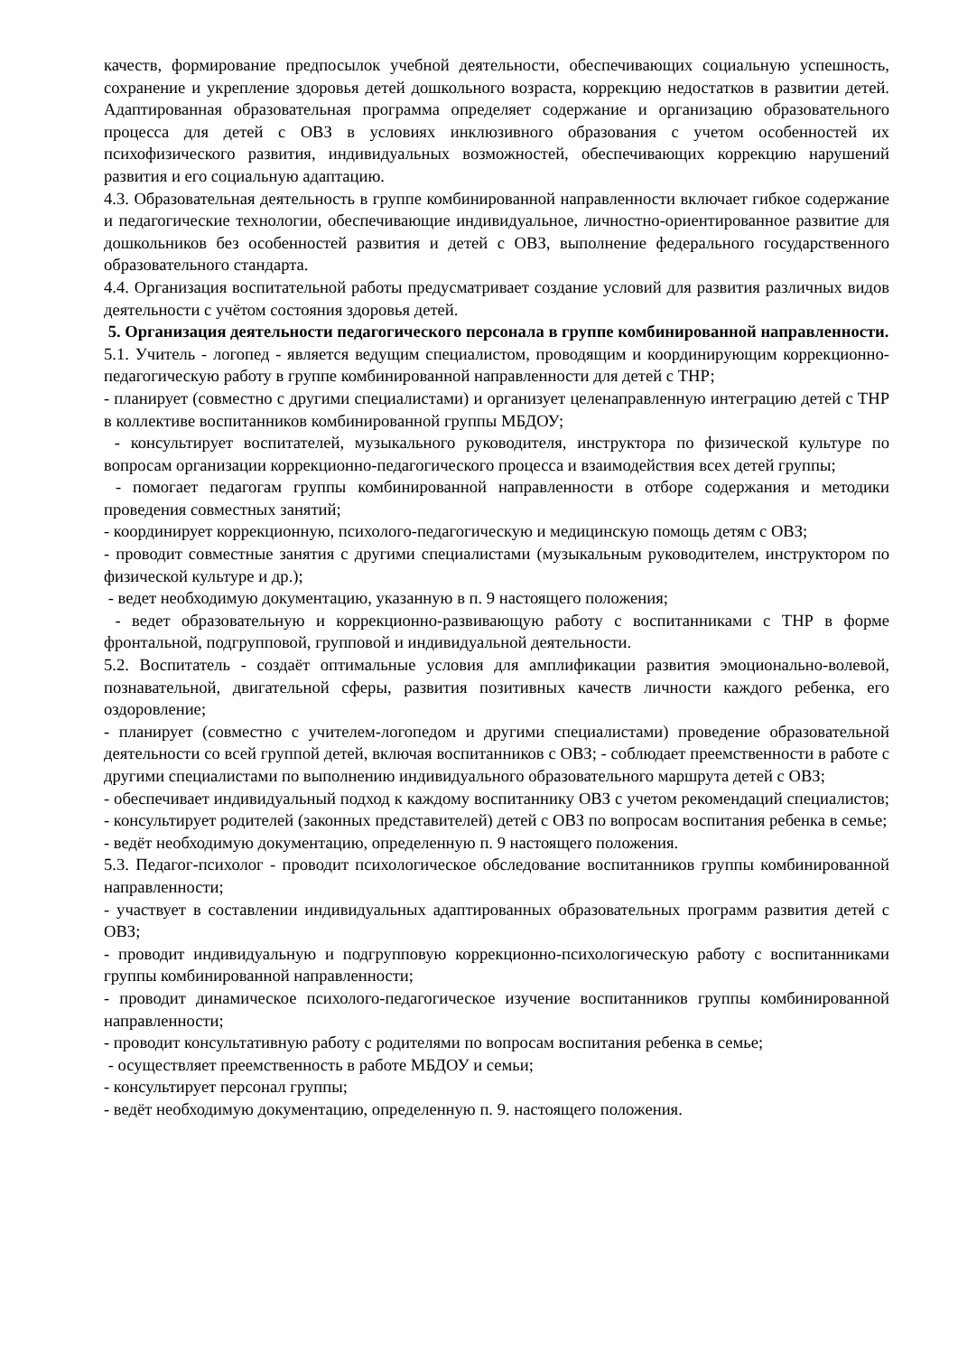качеств, формирование предпосылок учебной деятельности, обеспечивающих социальную успешность, сохранение и укрепление здоровья детей дошкольного возраста, коррекцию недостатков в развитии детей. Адаптированная образовательная программа определяет содержание и организацию образовательного процесса для детей с ОВЗ в условиях инклюзивного образования с учетом особенностей их психофизического развития, индивидуальных возможностей, обеспечивающих коррекцию нарушений развития и его социальную адаптацию.
4.3. Образовательная деятельность в группе комбинированной направленности включает гибкое содержание и педагогические технологии, обеспечивающие индивидуальное, личностно-ориентированное развитие для дошкольников без особенностей развития и детей с ОВЗ, выполнение федерального государственного образовательного стандарта.
4.4. Организация воспитательной работы предусматривает создание условий для развития различных видов деятельности с учётом состояния здоровья детей.
5. Организация деятельности педагогического персонала в группе комбинированной направленности.
5.1. Учитель - логопед - является ведущим специалистом, проводящим и координирующим коррекционно-педагогическую работу в группе комбинированной направленности для детей с ТНР;
- планирует (совместно с другими специалистами) и организует целенаправленную интеграцию детей с ТНР в коллективе воспитанников комбинированной группы МБДОУ;
- консультирует воспитателей, музыкального руководителя, инструктора по физической культуре по вопросам организации коррекционно-педагогического процесса и взаимодействия всех детей группы;
- помогает педагогам группы комбинированной направленности в отборе содержания и методики проведения совместных занятий;
- координирует коррекционную, психолого-педагогическую и медицинскую помощь детям с ОВЗ;
- проводит совместные занятия с другими специалистами (музыкальным руководителем, инструктором по физической культуре и др.);
- ведет необходимую документацию, указанную в п. 9 настоящего положения;
- ведет образовательную и коррекционно-развивающую работу с воспитанниками с ТНР в форме фронтальной, подгрупповой, групповой и индивидуальной деятельности.
5.2. Воспитатель - создаёт оптимальные условия для амплификации развития эмоционально-волевой, познавательной, двигательной сферы, развития позитивных качеств личности каждого ребенка, его оздоровление;
- планирует (совместно с учителем-логопедом и другими специалистами) проведение образовательной деятельности со всей группой детей, включая воспитанников с ОВЗ; - соблюдает преемственности в работе с другими специалистами по выполнению индивидуального образовательного маршрута детей с ОВЗ;
- обеспечивает индивидуальный подход к каждому воспитаннику ОВЗ с учетом рекомендаций специалистов; - консультирует родителей (законных представителей) детей с ОВЗ по вопросам воспитания ребенка в семье;
- ведёт необходимую документацию, определенную п. 9 настоящего положения.
5.3. Педагог-психолог - проводит психологическое обследование воспитанников группы комбинированной направленности;
- участвует в составлении индивидуальных адаптированных образовательных программ развития детей с ОВЗ;
- проводит индивидуальную и подгрупповую коррекционно-психологическую работу с воспитанниками группы комбинированной направленности;
- проводит динамическое психолого-педагогическое изучение воспитанников группы комбинированной направленности;
- проводит консультативную работу с родителями по вопросам воспитания ребенка в семье;
- осуществляет преемственность в работе МБДОУ и семьи;
- консультирует персонал группы;
- ведёт необходимую документацию, определенную п. 9. настоящего положения.